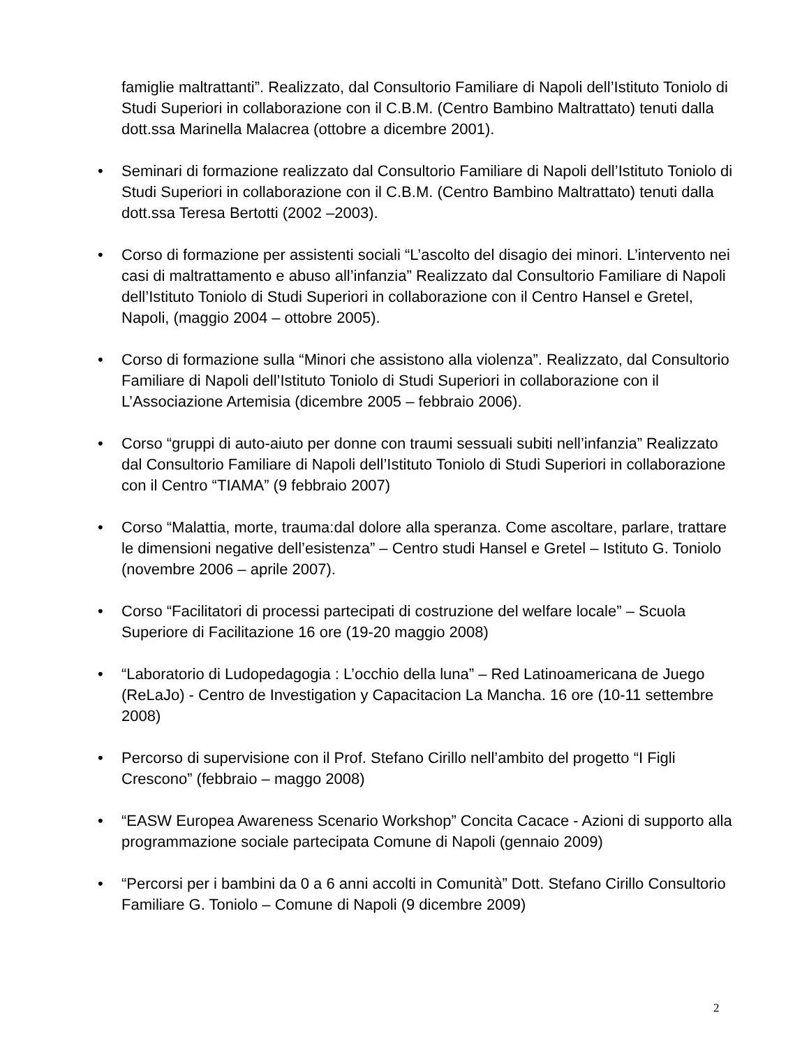famiglie maltrattanti”. Realizzato, dal Consultorio Familiare di Napoli dell’Istituto Toniolo di Studi Superiori in collaborazione con il C.B.M. (Centro Bambino Maltrattato) tenuti dalla dott.ssa Marinella Malacrea (ottobre a dicembre 2001).
• Seminari di formazione realizzato dal Consultorio Familiare di Napoli dell’Istituto Toniolo di Studi Superiori in collaborazione con il C.B.M. (Centro Bambino Maltrattato) tenuti dalla dott.ssa Teresa Bertotti (2002 –2003).
• Corso di formazione per assistenti sociali “L’ascolto del disagio dei minori. L’intervento nei casi di maltrattamento e abuso all’infanzia” Realizzato dal Consultorio Familiare di Napoli dell’Istituto Toniolo di Studi Superiori in collaborazione con il Centro Hansel e Gretel, Napoli, (maggio 2004 – ottobre 2005).
• Corso di formazione sulla “Minori che assistono alla violenza”. Realizzato, dal Consultorio Familiare di Napoli dell’Istituto Toniolo di Studi Superiori in collaborazione con il L’Associazione Artemisia (dicembre 2005 – febbraio 2006).
• Corso “gruppi di auto-aiuto per donne con traumi sessuali subiti nell’infanzia” Realizzato dal Consultorio Familiare di Napoli dell’Istituto Toniolo di Studi Superiori in collaborazione con il Centro “TIAMA” (9 febbraio 2007)
• Corso “Malattia, morte, trauma:dal dolore alla speranza. Come ascoltare, parlare, trattare le dimensioni negative dell’esistenza” – Centro studi Hansel e Gretel – Istituto G. Toniolo (novembre 2006 – aprile 2007).
• Corso “Facilitatori di processi partecipati di costruzione del welfare locale” – Scuola Superiore di Facilitazione 16 ore (19-20 maggio 2008)
• “Laboratorio di Ludopedagogia : L’occhio della luna” – Red Latinoamericana de Juego (ReLaJo) - Centro de Investigation y Capacitacion La Mancha. 16 ore (10-11 settembre 2008)
• Percorso di supervisione con il Prof. Stefano Cirillo nell’ambito del progetto “I Figli Crescono” (febbraio – maggo 2008)
• “EASW Europea Awareness Scenario Workshop” Concita Cacace - Azioni di supporto alla programmazione sociale partecipata Comune di Napoli (gennaio 2009)
• “Percorsi per i bambini da 0 a 6 anni accolti in Comunità” Dott. Stefano Cirillo Consultorio Familiare G. Toniolo – Comune di Napoli (9 dicembre 2009)
2